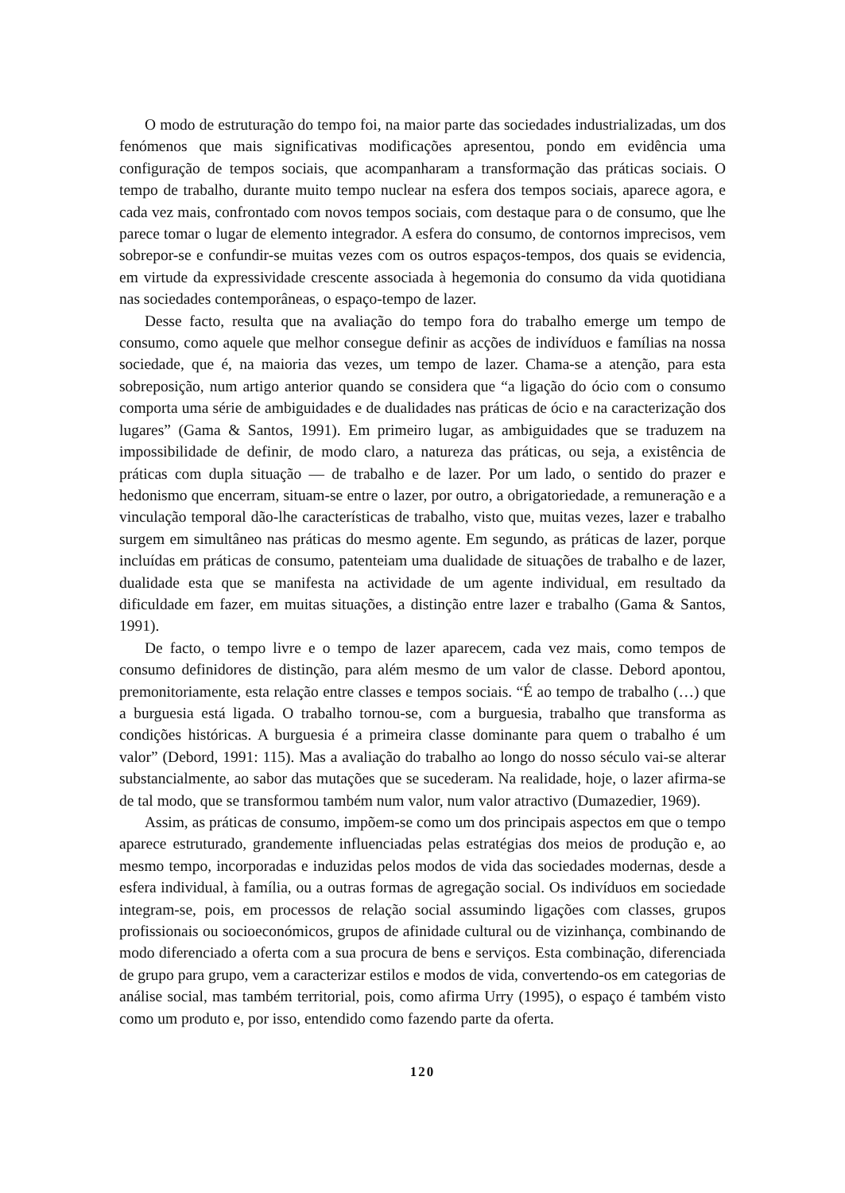O modo de estruturação do tempo foi, na maior parte das sociedades industrializadas, um dos fenómenos que mais significativas modificações apresentou, pondo em evidência uma configuração de tempos sociais, que acompanharam a transformação das práticas sociais. O tempo de trabalho, durante muito tempo nuclear na esfera dos tempos sociais, aparece agora, e cada vez mais, confrontado com novos tempos sociais, com destaque para o de consumo, que lhe parece tomar o lugar de elemento integrador. A esfera do consumo, de contornos imprecisos, vem sobrepor-se e confundir-se muitas vezes com os outros espaços-tempos, dos quais se evidencia, em virtude da expressividade crescente associada à hegemonia do consumo da vida quotidiana nas sociedades contemporâneas, o espaço-tempo de lazer.
Desse facto, resulta que na avaliação do tempo fora do trabalho emerge um tempo de consumo, como aquele que melhor consegue definir as acções de indivíduos e famílias na nossa sociedade, que é, na maioria das vezes, um tempo de lazer. Chama-se a atenção, para esta sobreposição, num artigo anterior quando se considera que “a ligação do ócio com o consumo comporta uma série de ambiguidades e de dualidades nas práticas de ócio e na caracterização dos lugares” (Gama & Santos, 1991). Em primeiro lugar, as ambiguidades que se traduzem na impossibilidade de definir, de modo claro, a natureza das práticas, ou seja, a existência de práticas com dupla situação — de trabalho e de lazer. Por um lado, o sentido do prazer e hedonismo que encerram, situam-se entre o lazer, por outro, a obrigatoriedade, a remuneração e a vinculação temporal dão-lhe características de trabalho, visto que, muitas vezes, lazer e trabalho surgem em simultâneo nas práticas do mesmo agente. Em segundo, as práticas de lazer, porque incluídas em práticas de consumo, patenteiam uma dualidade de situações de trabalho e de lazer, dualidade esta que se manifesta na actividade de um agente individual, em resultado da dificuldade em fazer, em muitas situações, a distinção entre lazer e trabalho (Gama & Santos, 1991).
De facto, o tempo livre e o tempo de lazer aparecem, cada vez mais, como tempos de consumo definidores de distinção, para além mesmo de um valor de classe. Debord apontou, premonitoriamente, esta relação entre classes e tempos sociais. “É ao tempo de trabalho (…) que a burguesia está ligada. O trabalho tornou-se, com a burguesia, trabalho que transforma as condições históricas. A burguesia é a primeira classe dominante para quem o trabalho é um valor” (Debord, 1991: 115). Mas a avaliação do trabalho ao longo do nosso século vai-se alterar substancialmente, ao sabor das mutações que se sucederam. Na realidade, hoje, o lazer afirma-se de tal modo, que se transformou também num valor, num valor atractivo (Dumazedier, 1969).
Assim, as práticas de consumo, impõem-se como um dos principais aspectos em que o tempo aparece estruturado, grandemente influenciadas pelas estratégias dos meios de produção e, ao mesmo tempo, incorporadas e induzidas pelos modos de vida das sociedades modernas, desde a esfera individual, à família, ou a outras formas de agregação social. Os indivíduos em sociedade integram-se, pois, em processos de relação social assumindo ligações com classes, grupos profissionais ou socioeconómicos, grupos de afinidade cultural ou de vizinhança, combinando de modo diferenciado a oferta com a sua procura de bens e serviços. Esta combinação, diferenciada de grupo para grupo, vem a caracterizar estilos e modos de vida, convertendo-os em categorias de análise social, mas também territorial, pois, como afirma Urry (1995), o espaço é também visto como um produto e, por isso, entendido como fazendo parte da oferta.
120